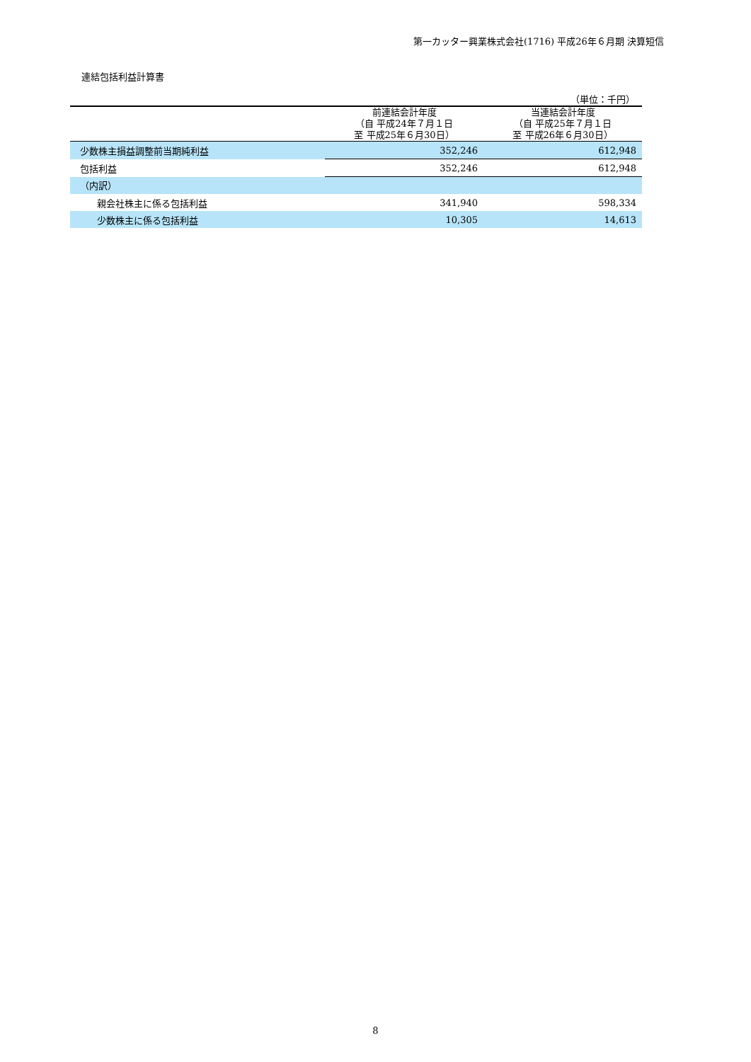第一カッター興業株式会社(1716) 平成26年６月期 決算短信
連結包括利益計算書
（単位：千円）
| | 前連結会計年度 （自 平成24年７月１日 至 平成25年６月30日） | 当連結会計年度 （自 平成25年７月１日 至 平成26年６月30日） |
| --- | --- | --- |
| 少数株主損益調整前当期純利益 | 352,246 | 612,948 |
| 包括利益 | 352,246 | 612,948 |
| （内訳） | | |
| 親会社株主に係る包括利益 | 341,940 | 598,334 |
| 少数株主に係る包括利益 | 10,305 | 14,613 |
8